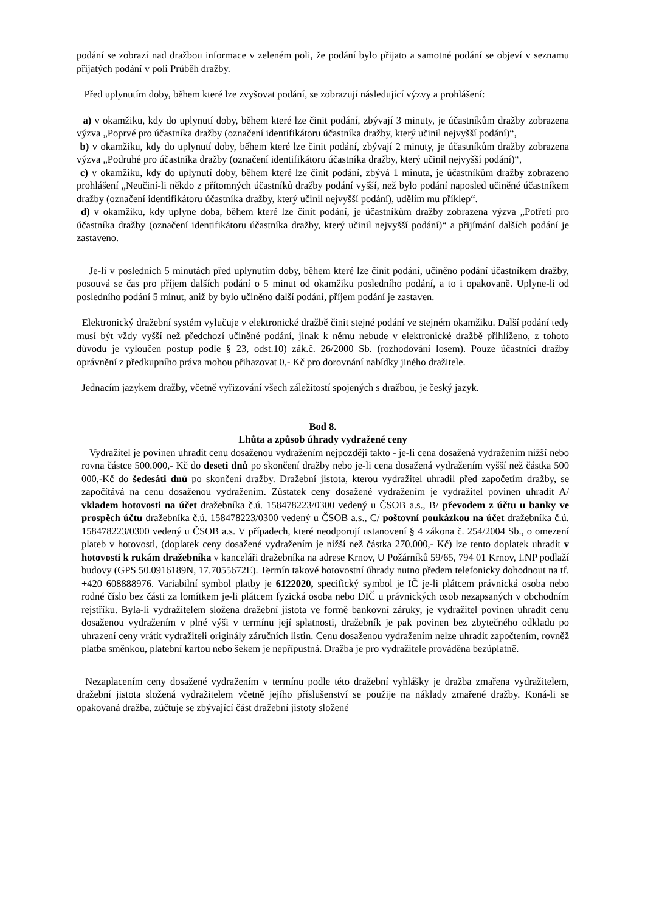podání se zobrazí nad dražbou informace v zeleném poli, že podání bylo přijato a samotné podání se objeví v seznamu přijatých podání v poli Průběh dražby.
Před uplynutím doby, během které lze zvyšovat podání, se zobrazují následující výzvy a prohlášení:
a) v okamžiku, kdy do uplynutí doby, během které lze činit podání, zbývají 3 minuty, je účastníkům dražby zobrazena výzva „Poprvé pro účastníka dražby (označení identifikátoru účastníka dražby, který učinil nejvyšší podání)“,
b) v okamžiku, kdy do uplynutí doby, během které lze činit podání, zbývají 2 minuty, je účastníkům dražby zobrazena výzva „Podruhé pro účastníka dražby (označení identifikátoru účastníka dražby, který učinil nejvyšší podání)“,
c) v okamžiku, kdy do uplynutí doby, během které lze činit podání, zbývá 1 minuta, je účastníkům dražby zobrazeno prohlášení „Neučiní-li někdo z přítomných účastníků dražby podání vyšší, než bylo podání naposled učiněné účastníkem dražby (označení identifikátoru účastníka dražby, který učinil nejvyšší podání), udělím mu příklep“.
d) v okamžiku, kdy uplyne doba, během které lze činit podání, je účastníkům dražby zobrazena výzva „Potřetí pro účastníka dražby (označení identifikátoru účastníka dražby, který učinil nejvyšší podání)“ a přijímání dalších podání je zastaveno.
Je-li v posledních 5 minutách před uplynutím doby, během které lze činit podání, učiněno podání účastníkem dražby, posouvá se čas pro příjem dalších podání o 5 minut od okamžiku posledního podání, a to i opakovaně. Uplyne-li od posledního podání 5 minut, aniž by bylo učiněno další podání, příjem podání je zastaven.
Elektronický dražební systém vylučuje v elektronické dražbě činit stejné podání ve stejném okamžiku. Další podání tedy musí být vždy vyšší než předchozí učiněné podání, jinak k němu nebude v elektronické dražbě přihlíženo, z tohoto důvodu je vyloučen postup podle § 23, odst.10) zák.č. 26/2000 Sb. (rozhodování losem). Pouze účastníci dražby oprávnění z předkupního práva mohou přihazovat 0,- Kč pro dorovnání nabídky jiného dražitele.
Jednacím jazykem dražby, včetně vyřizování všech záležitostí spojených s dražbou, je český jazyk.
Bod 8.
Lhůta a způsob úhrady vydražené ceny
Vydražitel je povinen uhradit cenu dosaženou vydražením nejpozději takto - je-li cena dosažená vydražením nižší nebo rovna částce 500.000,- Kč do deseti dnů po skončení dražby nebo je-li cena dosažená vydražením vyšší než částka 500 000,-Kč do šedesáti dnů po skončení dražby. Dražební jistota, kterou vydražitel uhradil před započetím dražby, se započítává na cenu dosaženou vydražením. Zůstatek ceny dosažené vydražením je vydražitel povinen uhradit A/ vkladem hotovosti na účet dražebníka č.ú. 158478223/0300 vedený u ČSOB a.s., B/ převodem z účtu u banky ve prospěch účtu dražebníka č.ú. 158478223/0300 vedený u ČSOB a.s., C/ poštovní poukázkou na účet dražebníka č.ú. 158478223/0300 vedený u ČSOB a.s. V případech, které neodporují ustanovení § 4 zákona č. 254/2004 Sb., o omezení plateb v hotovosti, (doplatek ceny dosažené vydražením je nižší než částka 270.000,- Kč) lze tento doplatek uhradit v hotovosti k rukám dražebníka v kanceláři dražebníka na adrese Krnov, U Požárníků 59/65, 794 01 Krnov, I.NP podlaží budovy (GPS 50.0916189N, 17.7055672E). Termín takové hotovostní úhrady nutno předem telefonicky dohodnout na tf. +420 608888976. Variabilní symbol platby je 6122020, specifický symbol je IČ je-li plátcem právnická osoba nebo rodné číslo bez části za lomítkem je-li plátcem fyzická osoba nebo DIČ u právnických osob nezapsaných v obchodním rejstříku. Byla-li vydražitelem složena dražební jistota ve formě bankovní záruky, je vydražitel povinen uhradit cenu dosaženou vydražením v plné výši v termínu její splatnosti, dražebník je pak povinen bez zbytečného odkladu po uhrazení ceny vrátit vydražiteli originály záručních listin. Cenu dosaženou vydražením nelze uhradit započtením, rovněž platba směnkou, platební kartou nebo šekem je nepřípustná. Dražba je pro vydražitele prováděna bezúplatně.
Nezaplacením ceny dosažené vydražením v termínu podle této dražební vyhlášky je dražba zmařena vydražitelem, dražební jistota složená vydražitelem včetně jejího příslušenství se použije na náklady zmařené dražby. Koná-li se opakovaná dražba, zúčtuje se zbývající část dražební jistoty složené